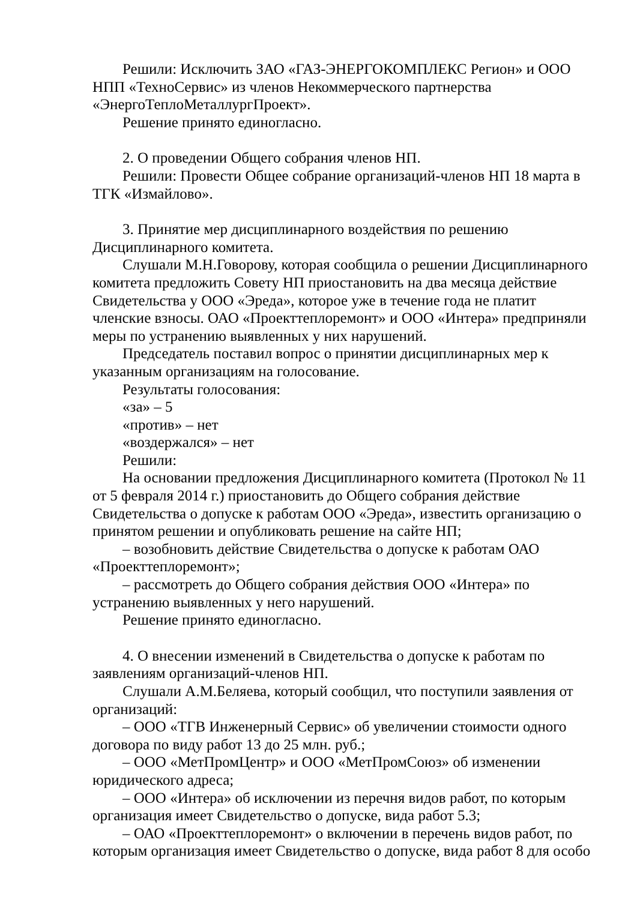Решили: Исключить ЗАО «ГАЗ-ЭНЕРГОКОМПЛЕКС Регион» и ООО НПП «ТехноСервис» из членов Некоммерческого партнерства «ЭнергоТеплоМеталлургПроект».
Решение принято единогласно.
2. О проведении Общего собрания членов НП.
Решили: Провести Общее собрание организаций-членов НП 18 марта в ТГК «Измайлово».
3. Принятие мер дисциплинарного воздействия по решению Дисциплинарного комитета.
Слушали М.Н.Говорову, которая сообщила о решении Дисциплинарного комитета предложить Совету НП приостановить на два месяца действие Свидетельства у ООО «Эреда», которое уже в течение года не платит членские взносы. ОАО «Проекттеплоремонт» и ООО «Интера» предприняли меры по устранению выявленных у них нарушений.
Председатель поставил вопрос о принятии дисциплинарных мер к указанным организациям на голосование.
Результаты голосования:
«за» – 5
«против» – нет
«воздержался» – нет
Решили:
На основании предложения Дисциплинарного комитета (Протокол № 11 от 5 февраля 2014 г.) приостановить до Общего собрания действие Свидетельства о допуске к работам ООО «Эреда», известить организацию о принятом решении и опубликовать решение на сайте НП;
– возобновить действие Свидетельства о допуске к работам ОАО «Проекттеплоремонт»;
– рассмотреть до Общего собрания действия ООО «Интера» по устранению выявленных у него нарушений.
Решение принято единогласно.
4. О внесении изменений в Свидетельства о допуске к работам по заявлениям организаций-членов НП.
Слушали А.М.Беляева, который сообщил, что поступили заявления от организаций:
– ООО «ТГВ Инженерный Сервис» об увеличении стоимости одного договора по виду работ 13 до 25 млн. руб.;
– ООО «МетПромЦентр» и ООО «МетПромСоюз» об изменении юридического адреса;
– ООО «Интера» об исключении из перечня видов работ, по которым организация имеет Свидетельство о допуске, вида работ 5.3;
– ОАО «Проекттеплоремонт» о включении в перечень видов работ, по которым организация имеет Свидетельство о допуске, вида работ 8 для особо